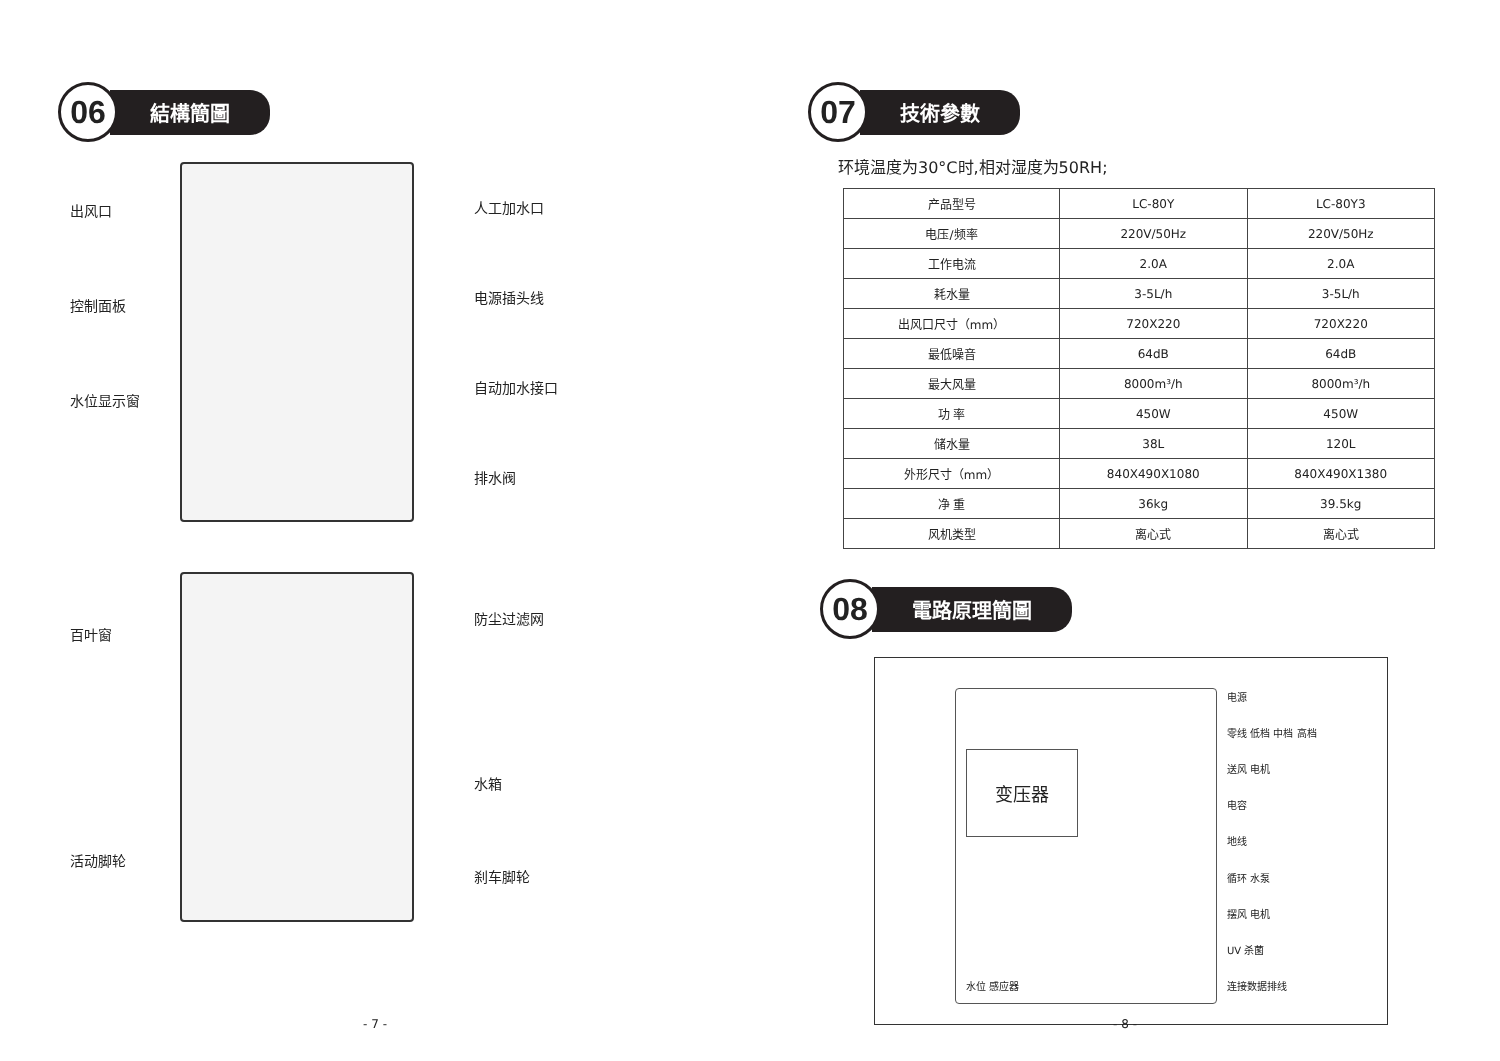06
結構簡圖
出风口
控制面板
水位显示窗
人工加水口
电源插头线
自动加水接口
排水阀
百叶窗
活动脚轮
防尘过滤网
水箱
刹车脚轮
- 7 -
07
技術參數
环境温度为30°C时,相对湿度为50RH;
| 产品型号 | LC-80Y | LC-80Y3 |
| 电压/频率 | 220V/50Hz | 220V/50Hz |
| 工作电流 | 2.0A | 2.0A |
| 耗水量 | 3-5L/h | 3-5L/h |
| 出风口尺寸（mm） | 720X220 | 720X220 |
| 最低噪音 | 64dB | 64dB |
| 最大风量 | 8000m³/h | 8000m³/h |
| 功 率 | 450W | 450W |
| 储水量 | 38L | 120L |
| 外形尺寸（mm） | 840X490X1080 | 840X490X1380 |
| 净 重 | 36kg | 39.5kg |
| 风机类型 | 离心式 | 离心式 |
08
電路原理簡圖
变压器
水位 感应器
电源
零线 低档 中档 高档
送风 电机
电容
地线
循环 水泵
摆风 电机
UV 杀菌
连接数据排线
- 8 -